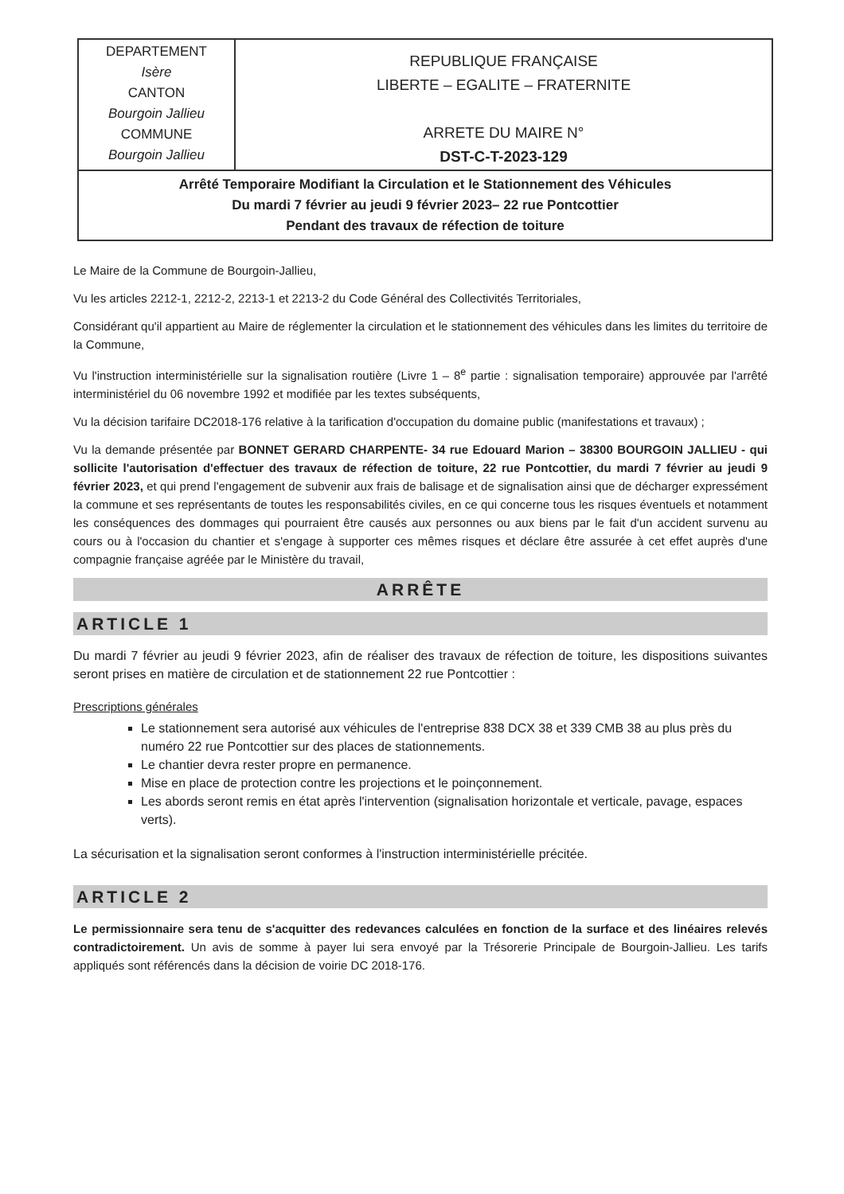| DEPARTEMENT Isère CANTON Bourgoin Jallieu COMMUNE Bourgoin Jallieu | REPUBLIQUE FRANÇAISE LIBERTE – EGALITE – FRATERNITE ARRETE DU MAIRE N° DST-C-T-2023-129 |
| Arrêté Temporaire Modifiant la Circulation et le Stationnement des Véhicules Du mardi 7 février au jeudi 9 février 2023– 22 rue Pontcottier Pendant des travaux de réfection de toiture | |
Le Maire de la Commune de Bourgoin-Jallieu,
Vu les articles 2212-1, 2212-2, 2213-1 et 2213-2 du Code Général des Collectivités Territoriales,
Considérant qu'il appartient au Maire de réglementer la circulation et le stationnement des véhicules dans les limites du territoire de la Commune,
Vu l'instruction interministérielle sur la signalisation routière (Livre 1 – 8<sup>e</sup> partie : signalisation temporaire) approuvée par l'arrêté interministériel du 06 novembre 1992 et modifiée par les textes subséquents,
Vu la décision tarifaire DC2018-176 relative à la tarification d'occupation du domaine public (manifestations et travaux) ;
Vu la demande présentée par BONNET GERARD CHARPENTE- 34 rue Edouard Marion – 38300 BOURGOIN JALLIEU - qui sollicite l'autorisation d'effectuer des travaux de réfection de toiture, 22 rue Pontcottier, du mardi 7 février au jeudi 9 février 2023, et qui prend l'engagement de subvenir aux frais de balisage et de signalisation ainsi que de décharger expressément la commune et ses représentants de toutes les responsabilités civiles, en ce qui concerne tous les risques éventuels et notamment les conséquences des dommages qui pourraient être causés aux personnes ou aux biens par le fait d'un accident survenu au cours ou à l'occasion du chantier et s'engage à supporter ces mêmes risques et déclare être assurée à cet effet auprès d'une compagnie française agréée par le Ministère du travail,
ARRÊTE
ARTICLE 1
Du mardi 7 février au jeudi 9 février 2023, afin de réaliser des travaux de réfection de toiture, les dispositions suivantes seront prises en matière de circulation et de stationnement 22 rue Pontcottier :
Prescriptions générales
Le stationnement sera autorisé aux véhicules de l'entreprise 838 DCX 38 et 339 CMB 38 au plus près du numéro 22 rue Pontcottier sur des places de stationnements.
Le chantier devra rester propre en permanence.
Mise en place de protection contre les projections et le poinçonnement.
Les abords seront remis en état après l'intervention (signalisation horizontale et verticale, pavage, espaces verts).
La sécurisation et la signalisation seront conformes à l'instruction interministérielle précitée.
ARTICLE 2
Le permissionnaire sera tenu de s'acquitter des redevances calculées en fonction de la surface et des linéaires relevés contradictoirement. Un avis de somme à payer lui sera envoyé par la Trésorerie Principale de Bourgoin-Jallieu. Les tarifs appliqués sont référencés dans la décision de voirie DC 2018-176.